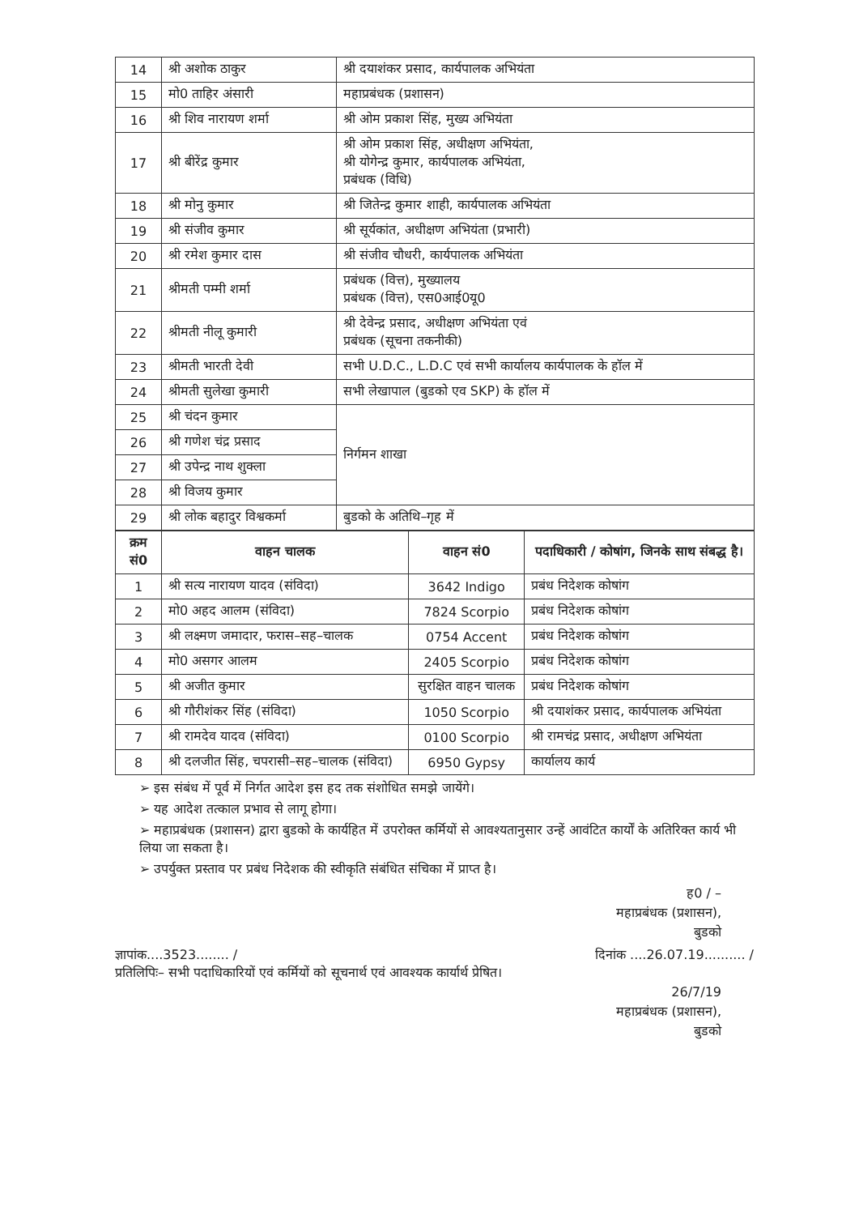| 14 | श्री अशोक ठाकुर | श्री दयाशंकर प्रसाद, कार्यपालक अभियंता |
| 15 | मो0 ताहिर अंसारी | महाप्रबंधक (प्रशासन) |
| 16 | श्री शिव नारायण शर्मा | श्री ओम प्रकाश सिंह, मुख्य अभियंता |
| 17 | श्री बीरेंद्र कुमार | श्री ओम प्रकाश सिंह, अधीक्षण अभियंता, श्री योगेन्द्र कुमार, कार्यपालक अभियंता, प्रबंधक (विधि) |
| 18 | श्री मोनु कुमार | श्री जितेन्द्र कुमार शाही, कार्यपालक अभियंता |
| 19 | श्री संजीव कुमार | श्री सूर्यकांत, अधीक्षण अभियंता (प्रभारी) |
| 20 | श्री रमेश कुमार दास | श्री संजीव चौधरी, कार्यपालक अभियंता |
| 21 | श्रीमती पम्मी शर्मा | प्रबंधक (वित्त), मुख्यालय प्रबंधक (वित्त), एस0आई0यू0 |
| 22 | श्रीमती नीलू कुमारी | श्री देवेन्द्र प्रसाद, अधीक्षण अभियंता एवं प्रबंधक (सूचना तकनीकी) |
| 23 | श्रीमती भारती देवी | सभी U.D.C., L.D.C एवं सभी कार्यालय कार्यपालक के हॉल में |
| 24 | श्रीमती सुलेखा कुमारी | सभी लेखापाल (बुडको एव SKP) के हॉल में |
| 25 | श्री चंदन कुमार | निर्गमन शाखा |
| 26 | श्री गणेश चंद्र प्रसाद | |
| 27 | श्री उपेन्द्र नाथ शुक्ला | |
| 28 | श्री विजय कुमार | |
| 29 | श्री लोक बहादुर विश्वकर्मा | बुडको के अतिथि–गृह में |
| क्रम सं0 | वाहन चालक | वाहन सं0 | पदाधिकारी / कोषांग, जिनके साथ संबद्ध है। |
| --- | --- | --- | --- |
| 1 | श्री सत्य नारायण यादव (संविदा) | 3642 Indigo | प्रबंध निदेशक कोषांग |
| 2 | मो0 अहद आलम (संविदा) | 7824 Scorpio | प्रबंध निदेशक कोषांग |
| 3 | श्री लक्ष्मण जमादार, फरास–सह–चालक | 0754 Accent | प्रबंध निदेशक कोषांग |
| 4 | मो0 असगर आलम | 2405 Scorpio | प्रबंध निदेशक कोषांग |
| 5 | श्री अजीत कुमार | सुरक्षित वाहन चालक | प्रबंध निदेशक कोषांग |
| 6 | श्री गौरीशंकर सिंह (संविदा) | 1050 Scorpio | श्री दयाशंकर प्रसाद, कार्यपालक अभियंता |
| 7 | श्री रामदेव यादव (संविदा) | 0100 Scorpio | श्री रामचंद्र प्रसाद, अधीक्षण अभियंता |
| 8 | श्री दलजीत सिंह, चपरासी–सह–चालक (संविदा) | 6950 Gypsy | कार्यालय कार्य |
➢ इस संबंध में पूर्व में निर्गत आदेश इस हद तक संशोधित समझे जायेंगे।
➢ यह आदेश तत्काल प्रभाव से लागू होगा।
➢ महाप्रबंधक (प्रशासन) द्वारा बुडको के कार्यहित में उपरोक्त कर्मियों से आवश्यतानुसार उन्हें आवंटित कार्यों के अतिरिक्त कार्य भी लिया जा सकता है।
➢ उपर्युक्त प्रस्ताव पर प्रबंध निदेशक की स्वीकृति संबंधित संचिका में प्राप्त है।
ह0 / –
महाप्रबंधक (प्रशासन),
बुडको
ज्ञापांक....3523........ / दिनांक ....26.07.19.......... /
प्रतिलिपिः– सभी पदाधिकारियों एवं कर्मियों को सूचनार्थ एवं आवश्यक कार्यार्थ प्रेषित।
26/7/19
महाप्रबंधक (प्रशासन),
बुडको